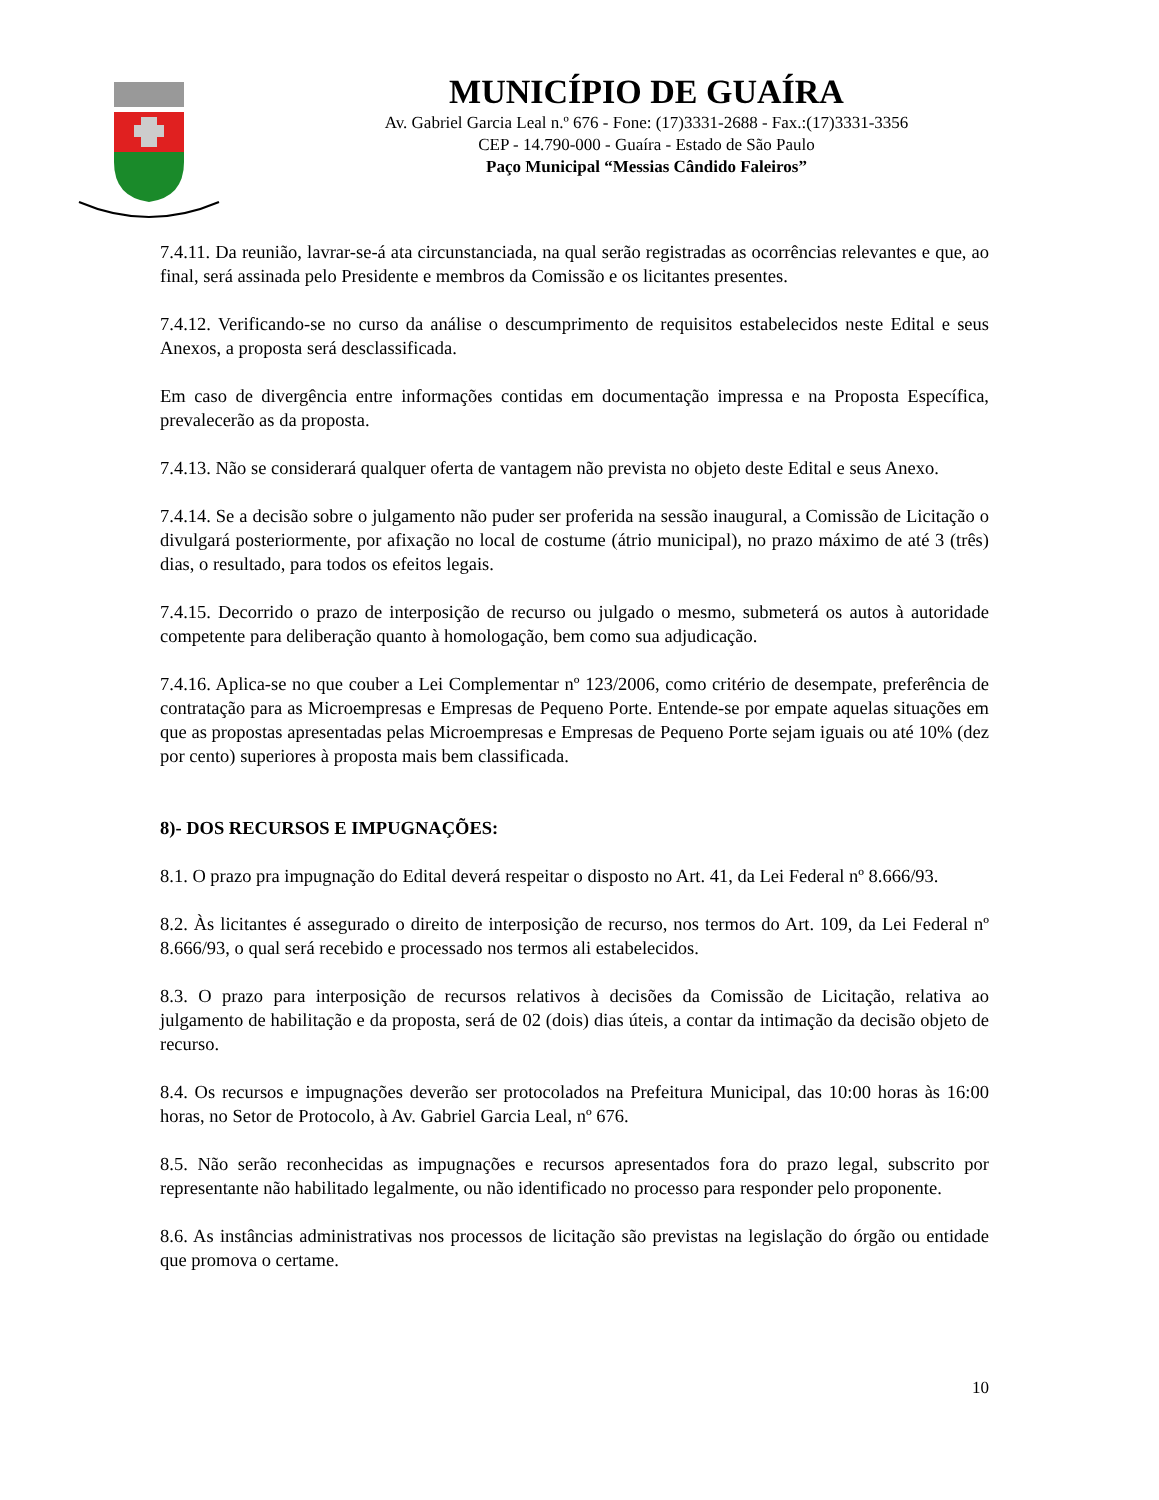MUNICÍPIO DE GUAÍRA
Av. Gabriel Garcia Leal n.º 676 - Fone: (17)3331-2688 - Fax.:(17)3331-3356
CEP - 14.790-000 - Guaíra - Estado de São Paulo
Paço Municipal “Messias Cândido Faleiros”
7.4.11. Da reunião, lavrar-se-á ata circunstanciada, na qual serão registradas as ocorrências relevantes e que, ao final, será assinada pelo Presidente e membros da Comissão e os licitantes presentes.
7.4.12. Verificando-se no curso da análise o descumprimento de requisitos estabelecidos neste Edital e seus Anexos, a proposta será desclassificada.
Em caso de divergência entre informações contidas em documentação impressa e na Proposta Específica, prevalecerão as da proposta.
7.4.13. Não se considerará qualquer oferta de vantagem não prevista no objeto deste Edital e seus Anexo.
7.4.14. Se a decisão sobre o julgamento não puder ser proferida na sessão inaugural, a Comissão de Licitação o divulgará posteriormente, por afixação no local de costume (átrio municipal), no prazo máximo de até 3 (três) dias, o resultado, para todos os efeitos legais.
7.4.15. Decorrido o prazo de interposição de recurso ou julgado o mesmo, submeterá os autos à autoridade competente para deliberação quanto à homologação, bem como sua adjudicação.
7.4.16. Aplica-se no que couber a Lei Complementar nº 123/2006, como critério de desempate, preferência de contratação para as Microempresas e Empresas de Pequeno Porte. Entende-se por empate aquelas situações em que as propostas apresentadas pelas Microempresas e Empresas de Pequeno Porte sejam iguais ou até 10% (dez por cento) superiores à proposta mais bem classificada.
8)- DOS RECURSOS E IMPUGNAÇÕES:
8.1. O prazo pra impugnação do Edital deverá respeitar o disposto no Art. 41, da Lei Federal nº 8.666/93.
8.2. Às licitantes é assegurado o direito de interposição de recurso, nos termos do Art. 109, da Lei Federal nº 8.666/93, o qual será recebido e processado nos termos ali estabelecidos.
8.3. O prazo para interposição de recursos relativos à decisões da Comissão de Licitação, relativa ao julgamento de habilitação e da proposta, será de 02 (dois) dias úteis, a contar da intimação da decisão objeto de recurso.
8.4. Os recursos e impugnações deverão ser protocolados na Prefeitura Municipal, das 10:00 horas às 16:00 horas, no Setor de Protocolo, à Av. Gabriel Garcia Leal, nº 676.
8.5. Não serão reconhecidas as impugnações e recursos apresentados fora do prazo legal, subscrito por representante não habilitado legalmente, ou não identificado no processo para responder pelo proponente.
8.6. As instâncias administrativas nos processos de licitação são previstas na legislação do órgão ou entidade que promova o certame.
10